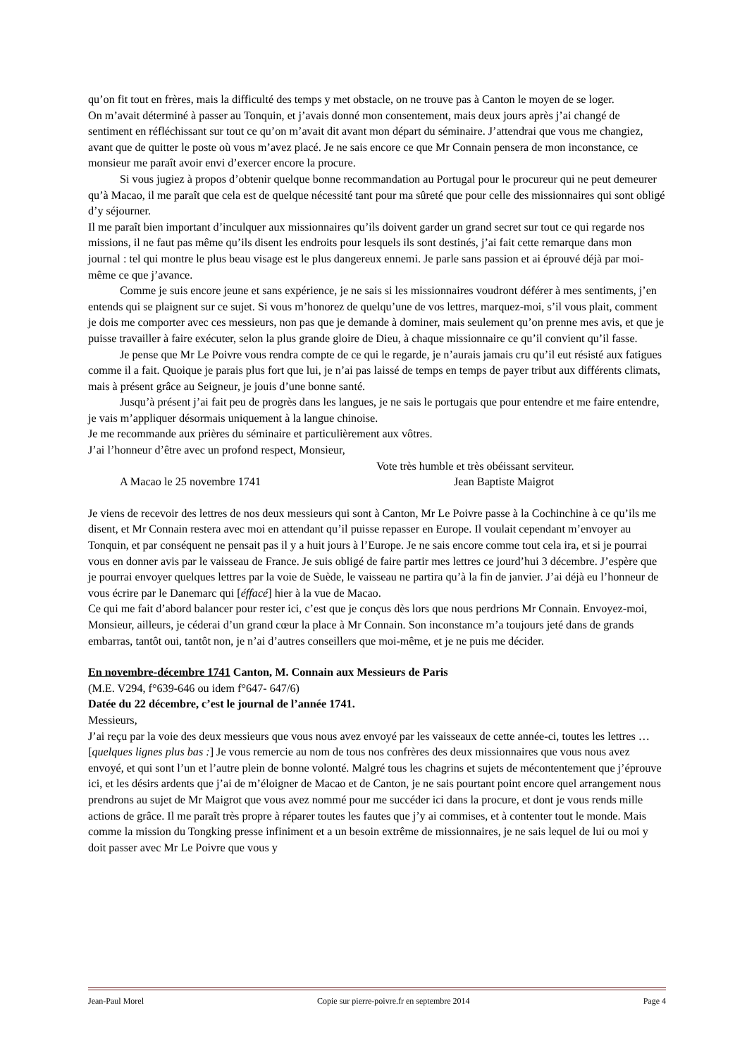qu’on fit tout en frères, mais la difficulté des temps y met obstacle, on ne trouve pas à Canton le moyen de se loger.
On m’avait déterminé à passer au Tonquin, et j’avais donné mon consentement, mais deux jours après j’ai changé de sentiment en réfléchissant sur tout ce qu’on m’avait dit avant mon départ du séminaire. J’attendrai que vous me changiez, avant que de quitter le poste où vous m’avez placé. Je ne sais encore ce que Mr Connain pensera de mon inconstance, ce monsieur me paraît avoir envi d’exercer encore la procure.
Si vous jugiez à propos d’obtenir quelque bonne recommandation au Portugal pour le procureur qui ne peut demeurer qu’à Macao, il me paraît que cela est de quelque nécessité tant pour ma sûreté que pour celle des missionnaires qui sont obligé d’y séjourner.
Il me paraît bien important d’inculquer aux missionnaires qu’ils doivent garder un grand secret sur tout ce qui regarde nos missions, il ne faut pas même qu’ils disent les endroits pour lesquels ils sont destinés, j’ai fait cette remarque dans mon journal : tel qui montre le plus beau visage est le plus dangereux ennemi. Je parle sans passion et ai éprouvé déjà par moi-même ce que j’avance.
Comme je suis encore jeune et sans expérience, je ne sais si les missionnaires voudront déférer à mes sentiments, j’en entends qui se plaignent sur ce sujet. Si vous m’honorez de quelqu’une de vos lettres, marquez-moi, s’il vous plait, comment je dois me comporter avec ces messieurs, non pas que je demande à dominer, mais seulement qu’on prenne mes avis, et que je puisse travailler à faire exécuter, selon la plus grande gloire de Dieu, à chaque missionnaire ce qu’il convient qu’il fasse.
Je pense que Mr Le Poivre vous rendra compte de ce qui le regarde, je n’aurais jamais cru qu’il eut résisté aux fatigues comme il a fait. Quoique je parais plus fort que lui, je n’ai pas laissé de temps en temps de payer tribut aux différents climats, mais à présent grâce au Seigneur, je jouis d’une bonne santé.
Jusqu’à présent j’ai fait peu de progrès dans les langues, je ne sais le portugais que pour entendre et me faire entendre, je vais m’appliquer désormais uniquement à la langue chinoise.
Je me recommande aux prières du séminaire et particulièrement aux vôtres.
J’ai l’honneur d’être avec un profond respect, Monsieur,
Vote très humble et très obéissant serviteur.
A Macao le 25 novembre 1741 Jean Baptiste Maigrot
Je viens de recevoir des lettres de nos deux messieurs qui sont à Canton, Mr Le Poivre passe à la Cochinchine à ce qu’ils me disent, et Mr Connain restera avec moi en attendant qu’il puisse repasser en Europe. Il voulait cependant m’envoyer au Tonquin, et par conséquent ne pensait pas il y a huit jours à l’Europe. Je ne sais encore comme tout cela ira, et si je pourrai vous en donner avis par le vaisseau de France. Je suis obligé de faire partir mes lettres ce jourd’hui 3 décembre. J’espère que je pourrai envoyer quelques lettres par la voie de Suède, le vaisseau ne partira qu’à la fin de janvier. J’ai déjà eu l’honneur de vous écrire par le Danemarc qui [éffacé] hier à la vue de Macao.
Ce qui me fait d’abord balancer pour rester ici, c’est que je conçus dès lors que nous perdrions Mr Connain. Envoyez-moi, Monsieur, ailleurs, je céderai d’un grand cœur la place à Mr Connain. Son inconstance m’a toujours jeté dans de grands embarras, tantôt oui, tantôt non, je n’ai d’autres conseillers que moi-même, et je ne puis me décider.
En novembre-décembre 1741 Canton, M. Connain aux Messieurs de Paris
(M.E. V294, f°639-646 ou idem f°647- 647/6)
Datée du 22 décembre, c’est le journal de l’année 1741.
Messieurs,
J’ai reçu par la voie des deux messieurs que vous nous avez envoyé par les vaisseaux de cette année-ci, toutes les lettres … [quelques lignes plus bas :] Je vous remercie au nom de tous nos confrères des deux missionnaires que vous nous avez envoyé, et qui sont l’un et l’autre plein de bonne volonté. Malgré tous les chagrins et sujets de mécontentement que j’éprouve ici, et les désirs ardents que j’ai de m’éloigner de Macao et de Canton, je ne sais pourtant point encore quel arrangement nous prendrons au sujet de Mr Maigrot que vous avez nommé pour me succéder ici dans la procure, et dont je vous rends mille actions de grâce. Il me paraît très propre à réparer toutes les fautes que j’y ai commises, et à contenter tout le monde. Mais comme la mission du Tongking presse infiniment et a un besoin extrême de missionnaires, je ne sais lequel de lui ou moi y doit passer avec Mr Le Poivre que vous y
Jean-Paul Morel Copie sur pierre-poivre.fr en septembre 2014 Page 4